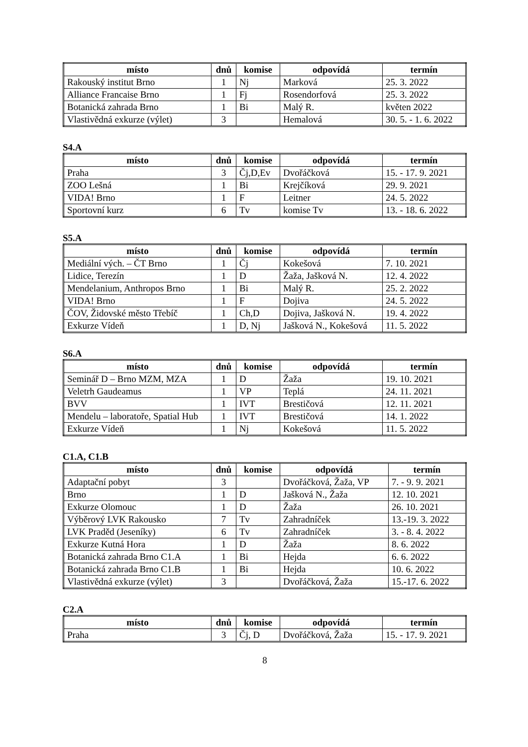| místo | dnů | komise | odpovídá | termín |
| --- | --- | --- | --- | --- |
| Rakouský institut Brno | 1 | Nj | Marková | 25. 3. 2022 |
| Alliance Francaise Brno | 1 | Fj | Rosendorfová | 25. 3. 2022 |
| Botanická zahrada Brno | 1 | Bi | Malý R. | květen 2022 |
| Vlastivědná exkurze (výlet) | 3 | | Hemalová | 30. 5. - 1. 6. 2022 |
S4.A
| místo | dnů | komise | odpovídá | termín |
| --- | --- | --- | --- | --- |
| Praha | 3 | Čj,D,Ev | Dvořáčková | 15. - 17. 9. 2021 |
| ZOO Lešná | 1 | Bi | Krejčíková | 29. 9. 2021 |
| VIDA! Brno | 1 | F | Leitner | 24. 5. 2022 |
| Sportovní kurz | 6 | Tv | komise Tv | 13. - 18. 6. 2022 |
S5.A
| místo | dnů | komise | odpovídá | termín |
| --- | --- | --- | --- | --- |
| Mediální vých. – ČT Brno | 1 | Čj | Kokešová | 7. 10. 2021 |
| Lidice, Terezín | 1 | D | Žaža, Jašková N. | 12. 4. 2022 |
| Mendelanium, Anthropos Brno | 1 | Bi | Malý R. | 25. 2. 2022 |
| VIDA! Brno | 1 | F | Dojiva | 24. 5. 2022 |
| ČOV, Židovské město Třebíč | 1 | Ch,D | Dojiva, Jašková N. | 19. 4. 2022 |
| Exkurze Vídeň | 1 | D, Nj | Jašková N., Kokešová | 11. 5. 2022 |
S6.A
| místo | dnů | komise | odpovídá | termín |
| --- | --- | --- | --- | --- |
| Seminář D – Brno MZM, MZA | 1 | D | Žaža | 19. 10. 2021 |
| Veletrh Gaudeamus | 1 | VP | Teplá | 24. 11. 2021 |
| BVV | 1 | IVT | Brestičová | 12. 11. 2021 |
| Mendelu – laboratoře, Spatial Hub | 1 | IVT | Brestičová | 14. 1. 2022 |
| Exkurze Vídeň | 1 | Nj | Kokešová | 11. 5. 2022 |
C1.A, C1.B
| místo | dnů | komise | odpovídá | termín |
| --- | --- | --- | --- | --- |
| Adaptační pobyt | 3 | | Dvořáčková, Žaža, VP | 7. - 9. 9. 2021 |
| Brno | 1 | D | Jašková N., Žaža | 12. 10. 2021 |
| Exkurze Olomouc | 1 | D | Žaža | 26. 10. 2021 |
| Výběrový LVK Rakousko | 7 | Tv | Zahradníček | 13.-19. 3. 2022 |
| LVK Praděd (Jeseníky) | 6 | Tv | Zahradníček | 3. - 8. 4. 2022 |
| Exkurze Kutná Hora | 1 | D | Žaža | 8. 6. 2022 |
| Botanická zahrada Brno C1.A | 1 | Bi | Hejda | 6. 6. 2022 |
| Botanická zahrada Brno C1.B | 1 | Bi | Hejda | 10. 6. 2022 |
| Vlastivědná exkurze (výlet) | 3 | | Dvořáčková, Žaža | 15.-17. 6. 2022 |
C2.A
| místo | dnů | komise | odpovídá | termín |
| --- | --- | --- | --- | --- |
| Praha | 3 | Čj, D | Dvořáčková, Žaža | 15. - 17. 9. 2021 |
8